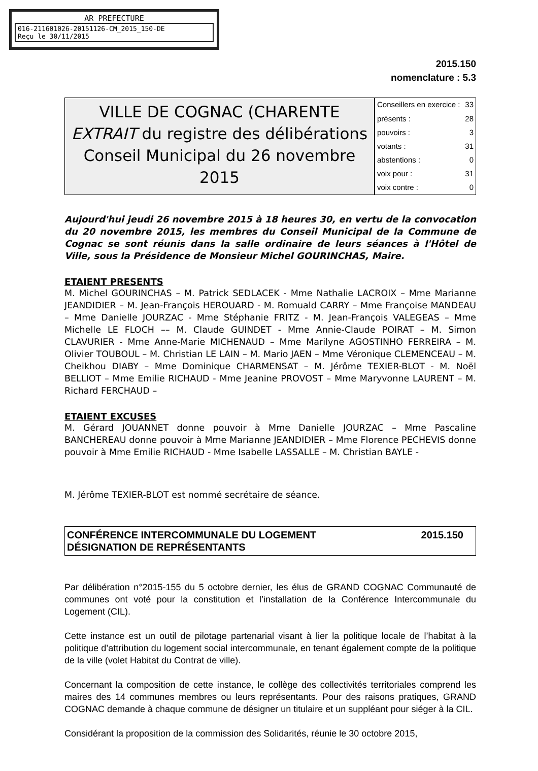AR PREFECTURE
016-211601026-20151126-CM_2015_150-DE
Reçu le 30/11/2015
2015.150
nomenclature : 5.3
VILLE DE COGNAC (CHARENTE
EXTRAIT du registre des délibérations
Conseil Municipal du 26 novembre 2015
| Conseillers en exercice : | 33 |
| présents : | 28 |
| pouvoirs : | 3 |
| votants : | 31 |
| abstentions : | 0 |
| voix pour : | 31 |
| voix contre : | 0 |
Aujourd'hui jeudi 26 novembre 2015 à 18 heures 30, en vertu de la convocation du 20 novembre 2015, les membres du Conseil Municipal de la Commune de Cognac se sont réunis dans la salle ordinaire de leurs séances à l'Hôtel de Ville, sous la Présidence de Monsieur Michel GOURINCHAS, Maire.
ETAIENT PRESENTS
M. Michel GOURINCHAS – M. Patrick SEDLACEK - Mme Nathalie LACROIX – Mme Marianne JEANDIDIER – M. Jean-François HEROUARD - M. Romuald CARRY – Mme Françoise MANDEAU – Mme Danielle JOURZAC - Mme Stéphanie FRITZ - M. Jean-François VALEGEAS – Mme Michelle LE FLOCH –– M. Claude GUINDET - Mme Annie-Claude POIRAT – M. Simon CLAVURIER - Mme Anne-Marie MICHENAUD – Mme Marilyne AGOSTINHO FERREIRA – M. Olivier TOUBOUL – M. Christian LE LAIN – M. Mario JAEN – Mme Véronique CLEMENCEAU – M. Cheikhou DIABY – Mme Dominique CHARMENSAT – M. Jérôme TEXIER-BLOT - M. Noël BELLIOT – Mme Emilie RICHAUD - Mme Jeanine PROVOST – Mme Maryvonne LAURENT – M. Richard FERCHAUD –
ETAIENT EXCUSES
M. Gérard JOUANNET donne pouvoir à Mme Danielle JOURZAC – Mme Pascaline BANCHEREAU donne pouvoir à Mme Marianne JEANDIDIER – Mme Florence PECHEVIS donne pouvoir à Mme Emilie RICHAUD - Mme Isabelle LASSALLE – M. Christian BAYLE -
M. Jérôme TEXIER-BLOT est nommé secrétaire de séance.
CONFÉRENCE INTERCOMMUNALE DU LOGEMENT
DÉSIGNATION DE REPRÉSENTANTS 2015.150
Par délibération n°2015-155 du 5 octobre dernier, les élus de GRAND COGNAC Communauté de communes ont voté pour la constitution et l’installation de la Conférence Intercommunale du Logement (CIL).
Cette instance est un outil de pilotage partenarial visant à lier la politique locale de l’habitat à la politique d’attribution du logement social intercommunale, en tenant également compte de la politique de la ville (volet Habitat du Contrat de ville).
Concernant la composition de cette instance, le collège des collectivités territoriales comprend les maires des 14 communes membres ou leurs représentants. Pour des raisons pratiques, GRAND COGNAC demande à chaque commune de désigner un titulaire et un suppléant pour siéger à la CIL.
Considérant la proposition de la commission des Solidarités, réunie le 30 octobre 2015,